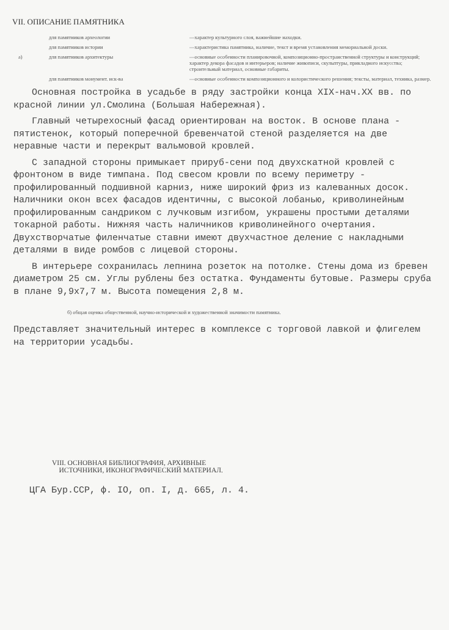VII. ОПИСАНИЕ ПАМЯТНИКА
для памятников археологии
—характер культурного слоя, важнейшие находки.
для памятников истории
—характеристика памятника, наличие, текст и время установления мемориальной доски.
а)
для памятников архитектуры
—основные особенности планировочной, композиционно-пространственной структуры и конструкций; характер декора фасадов и интерьеров; наличие живописи, скульптуры, прикладного искусства; строительный материал, основные габариты.
для памятников монумент. иск-ва
—основные особенности композиционного и колористического решения; тексты, материал, техника, размер.
Основная постройка в усадьбе в ряду застройки конца XIX-нач.XX вв. по красной линии ул.Смолина (Большая Набережная).
Главный четырехосный фасад ориентирован на восток. В основе плана - пятистенок, который поперечной бревенчатой стеной разделяется на две неравные части и перекрыт вальмовой кровлей.
С западной стороны примыкает прируб-сени под двухскатной кровлей с фронтоном в виде тимпана. Под свесом кровли по всему периметру - профилированный подшивной карниз, ниже широкий фриз из калеванных досок. Наличники окон всех фасадов идентичны, с высокой лобанью, криволинейным профилированным сандриком с лучковым изгибом, украшены простыми деталями токарной работы. Нижняя часть наличников криволинейного очертания. Двухстворчатые филенчатые ставни имеют двухчастное деление с накладными деталями в виде ромбов с лицевой стороны.
В интерьере сохранилась лепнина розеток на потолке. Стены дома из бревен диаметром 25 см. Углы рублены без остатка. Фундаменты бутовые. Размеры сруба в плане 9,9х7,7 м. Высота помещения 2,8 м.
б) общая оценка общественной, научно-исторической и художественной значимости памятника.
Представляет значительный интерес в комплексе с торговой лавкой и флигелем на территории усадьбы.
VIII. ОСНОВНАЯ БИБЛИОГРАФИЯ, АРХИВНЫЕ
ИСТОЧНИКИ, ИКОНОГРАФИЧЕСКИЙ МАТЕРИАЛ.
ЦГА Бур.ССР, ф. IO, оп. I, д. 665, л. 4.